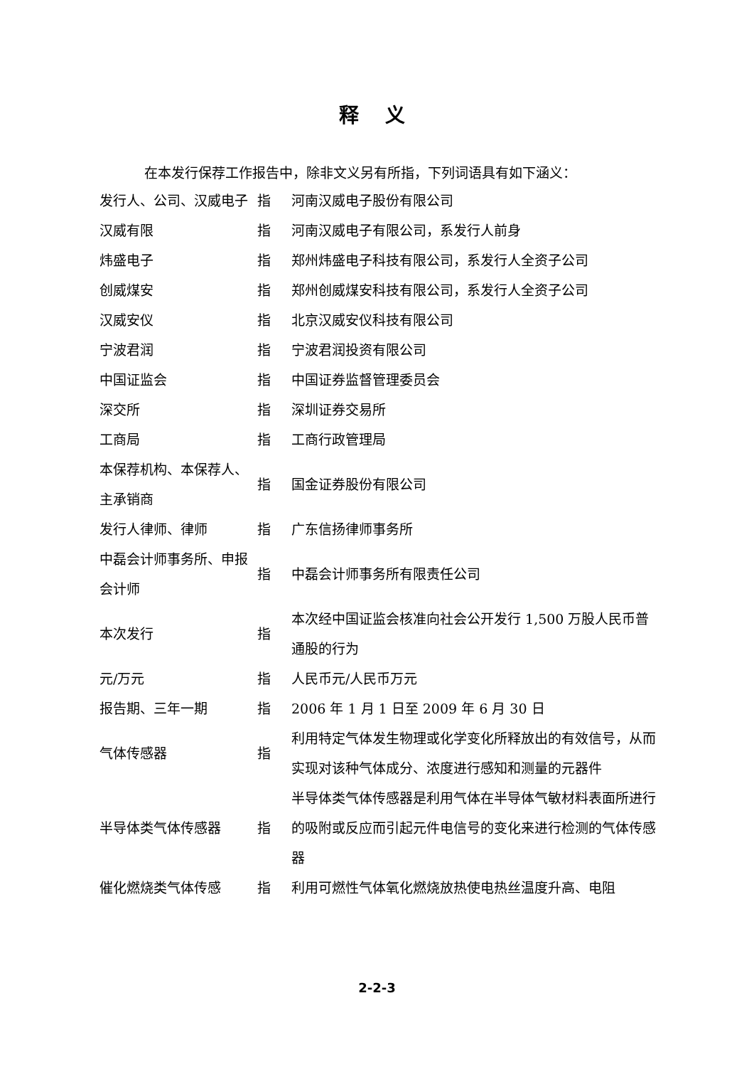释 义
在本发行保荐工作报告中，除非文义另有所指，下列词语具有如下涵义：
| 发行人、公司、汉威电子 | 指 | 河南汉威电子股份有限公司 |
| 汉威有限 | 指 | 河南汉威电子有限公司，系发行人前身 |
| 炜盛电子 | 指 | 郑州炜盛电子科技有限公司，系发行人全资子公司 |
| 创威煤安 | 指 | 郑州创威煤安科技有限公司，系发行人全资子公司 |
| 汉威安仪 | 指 | 北京汉威安仪科技有限公司 |
| 宁波君润 | 指 | 宁波君润投资有限公司 |
| 中国证监会 | 指 | 中国证券监督管理委员会 |
| 深交所 | 指 | 深圳证券交易所 |
| 工商局 | 指 | 工商行政管理局 |
| 本保荐机构、本保荐人、主承销商 | 指 | 国金证券股份有限公司 |
| 发行人律师、律师 | 指 | 广东信扬律师事务所 |
| 中磊会计师事务所、申报会计师 | 指 | 中磊会计师事务所有限责任公司 |
| 本次发行 | 指 | 本次经中国证监会核准向社会公开发行 1,500 万股人民币普通股的行为 |
| 元/万元 | 指 | 人民币元/人民币万元 |
| 报告期、三年一期 | 指 | 2006 年 1 月 1 日至 2009 年 6 月 30 日 |
| 气体传感器 | 指 | 利用特定气体发生物理或化学变化所释放出的有效信号，从而实现对该种气体成分、浓度进行感知和测量的元器件 |
| 半导体类气体传感器 | 指 | 半导体类气体传感器是利用气体在半导体气敏材料表面所进行的吸附或反应而引起元件电信号的变化来进行检测的气体传感器 |
| 催化燃烧类气体传感 | 指 | 利用可燃性气体氧化燃烧放热使电热丝温度升高、电阻 |
2-2-3